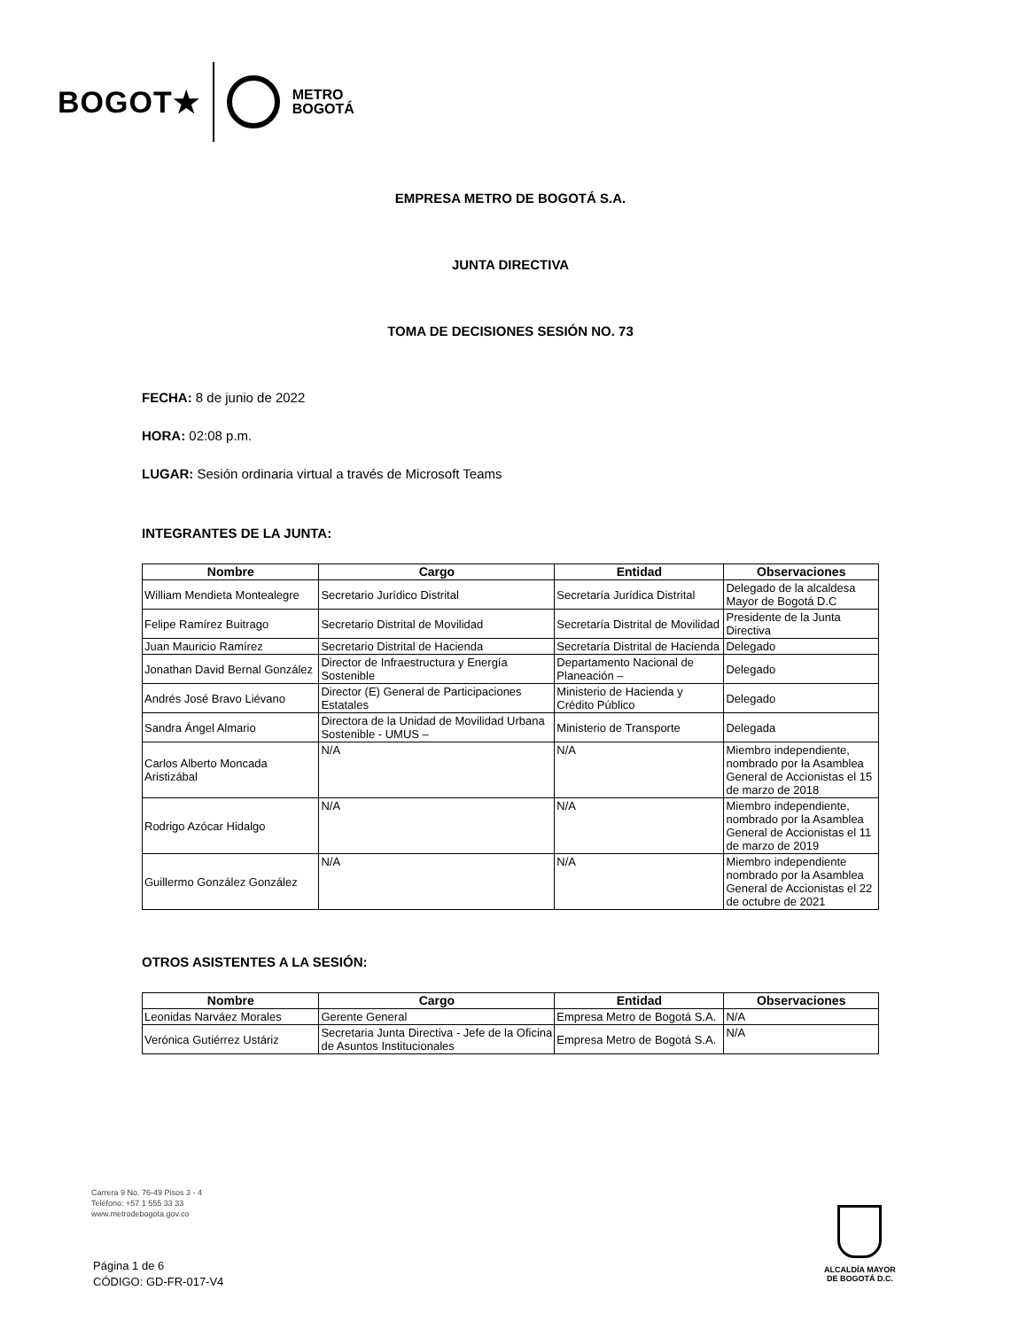BOGOT★ METRO
BOGOTÁ
EMPRESA METRO DE BOGOTÁ S.A.
JUNTA DIRECTIVA
TOMA DE DECISIONES SESIÓN NO. 73
FECHA: 8 de junio de 2022
HORA: 02:08 p.m.
LUGAR: Sesión ordinaria virtual a través de Microsoft Teams
INTEGRANTES DE LA JUNTA:
| Nombre | Cargo | Entidad | Observaciones |
| --- | --- | --- | --- |
| William Mendieta Montealegre | Secretario Jurídico Distrital | Secretaría Jurídica Distrital | Delegado de la alcaldesa Mayor de Bogotá D.C |
| Felipe Ramírez Buitrago | Secretario Distrital de Movilidad | Secretaría Distrital de Movilidad | Presidente de la Junta Directiva |
| Juan Mauricio Ramírez | Secretario Distrital de Hacienda | Secretaría Distrital de Hacienda | Delegado |
| Jonathan David Bernal González | Director de Infraestructura y Energía Sostenible | Departamento Nacional de Planeación – | Delegado |
| Andrés José Bravo Liévano | Director (E) General de Participaciones Estatales | Ministerio de Hacienda y Crédito Público | Delegado |
| Sandra Ángel Almario | Directora de la Unidad de Movilidad Urbana Sostenible - UMUS – | Ministerio de Transporte | Delegada |
| Carlos Alberto Moncada Aristizábal | N/A | N/A | Miembro independiente, nombrado por la Asamblea General de Accionistas el 15 de marzo de 2018 |
| Rodrigo Azócar Hidalgo | N/A | N/A | Miembro independiente, nombrado por la Asamblea General de Accionistas el 11 de marzo de 2019 |
| Guillermo González González | N/A | N/A | Miembro independiente nombrado por la Asamblea General de Accionistas el 22 de octubre de 2021 |
OTROS ASISTENTES A LA SESIÓN:
| Nombre | Cargo | Entidad | Observaciones |
| --- | --- | --- | --- |
| Leonidas Narváez Morales | Gerente General | Empresa Metro de Bogotá S.A. | N/A |
| Verónica Gutiérrez Ustáriz | Secretaria Junta Directiva - Jefe de la Oficina de Asuntos Institucionales | Empresa Metro de Bogotá S.A. | N/A |
Carrera 9 No. 76-49 Pisos 3 - 4
Teléfono: +57 1 555 33 33
www.metrodebogota.gov.co
Página 1 de 6
CÓDIGO: GD-FR-017-V4
ALCALDÍA MAYOR
DE BOGOTÁ D.C.